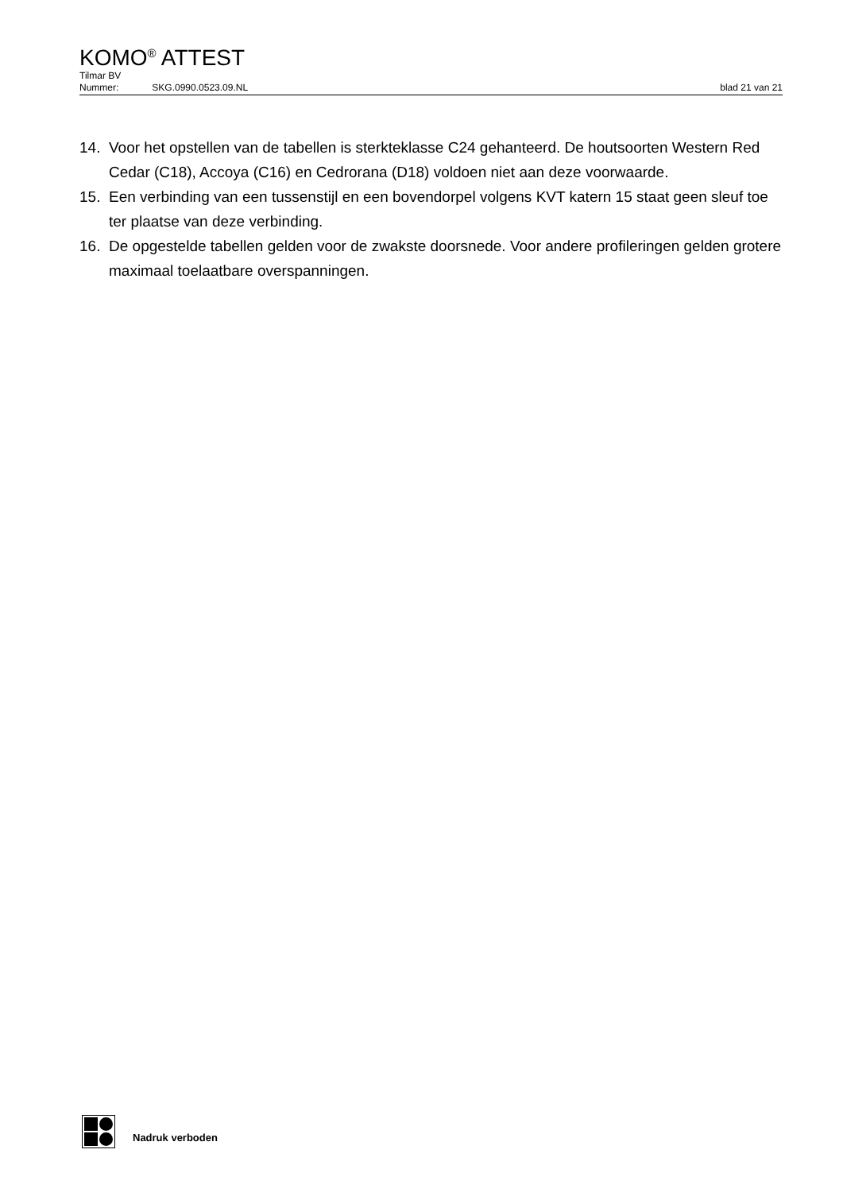KOMO<sup>®</sup> ATTEST
Tilmar BV
Nummer: SKG.0990.0523.09.NL blad 21 van 21
14. Voor het opstellen van de tabellen is sterkteklasse C24 gehanteerd. De houtsoorten Western Red Cedar (C18), Accoya (C16) en Cedrorana (D18) voldoen niet aan deze voorwaarde.
15. Een verbinding van een tussenstijl en een bovendorpel volgens KVT katern 15 staat geen sleuf toe ter plaatse van deze verbinding.
16. De opgestelde tabellen gelden voor de zwakste doorsnede. Voor andere profileringen gelden grotere maximaal toelaatbare overspanningen.
Nadruk verboden